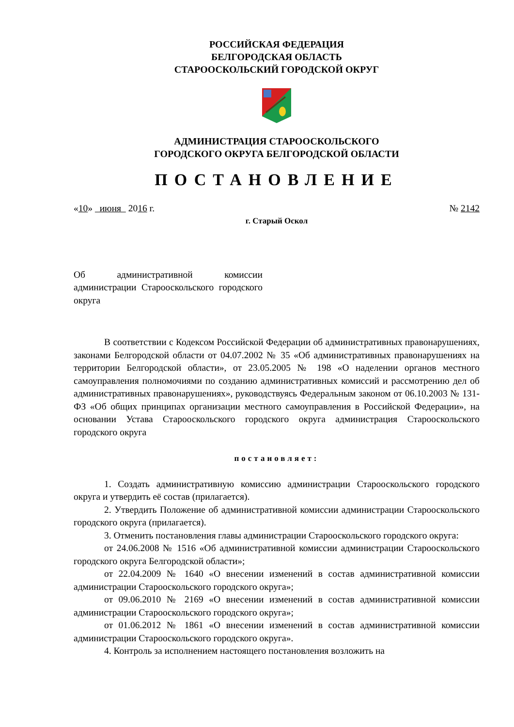РОССИЙСКАЯ ФЕДЕРАЦИЯ
БЕЛГОРОДСКАЯ ОБЛАСТЬ
СТАРООСКОЛЬСКИЙ ГОРОДСКОЙ ОКРУГ
АДМИНИСТРАЦИЯ СТАРООСКОЛЬСКОГО
ГОРОДСКОГО ОКРУГА БЕЛГОРОДСКОЙ ОБЛАСТИ
ПОСТАНОВЛЕНИЕ
«10» июня 2016 г. № 2142
г. Старый Оскол
Об административной комиссии администрации Старооскольского городского округа
В соответствии с Кодексом Российской Федерации об административных правонарушениях, законами Белгородской области от 04.07.2002 № 35 «Об административных правонарушениях на территории Белгородской области», от 23.05.2005 № 198 «О наделении органов местного самоуправления полномочиями по созданию административных комиссий и рассмотрению дел об административных правонарушениях», руководствуясь Федеральным законом от 06.10.2003 № 131-ФЗ «Об общих принципах организации местного самоуправления в Российской Федерации», на основании Устава Старооскольского городского округа администрация Старооскольского городского округа
постановляет:
1. Создать административную комиссию администрации Старооскольского городского округа и утвердить её состав (прилагается).
2. Утвердить Положение об административной комиссии администрации Старооскольского городского округа (прилагается).
3. Отменить постановления главы администрации Старооскольского городского округа:
от 24.06.2008 № 1516 «Об административной комиссии администрации Старооскольского городского округа Белгородской области»;
от 22.04.2009 № 1640 «О внесении изменений в состав административной комиссии администрации Старооскольского городского округа»;
от 09.06.2010 № 2169 «О внесении изменений в состав административной комиссии администрации Старооскольского городского округа»;
от 01.06.2012 № 1861 «О внесении изменений в состав административной комиссии администрации Старооскольского городского округа».
4. Контроль за исполнением настоящего постановления возложить на